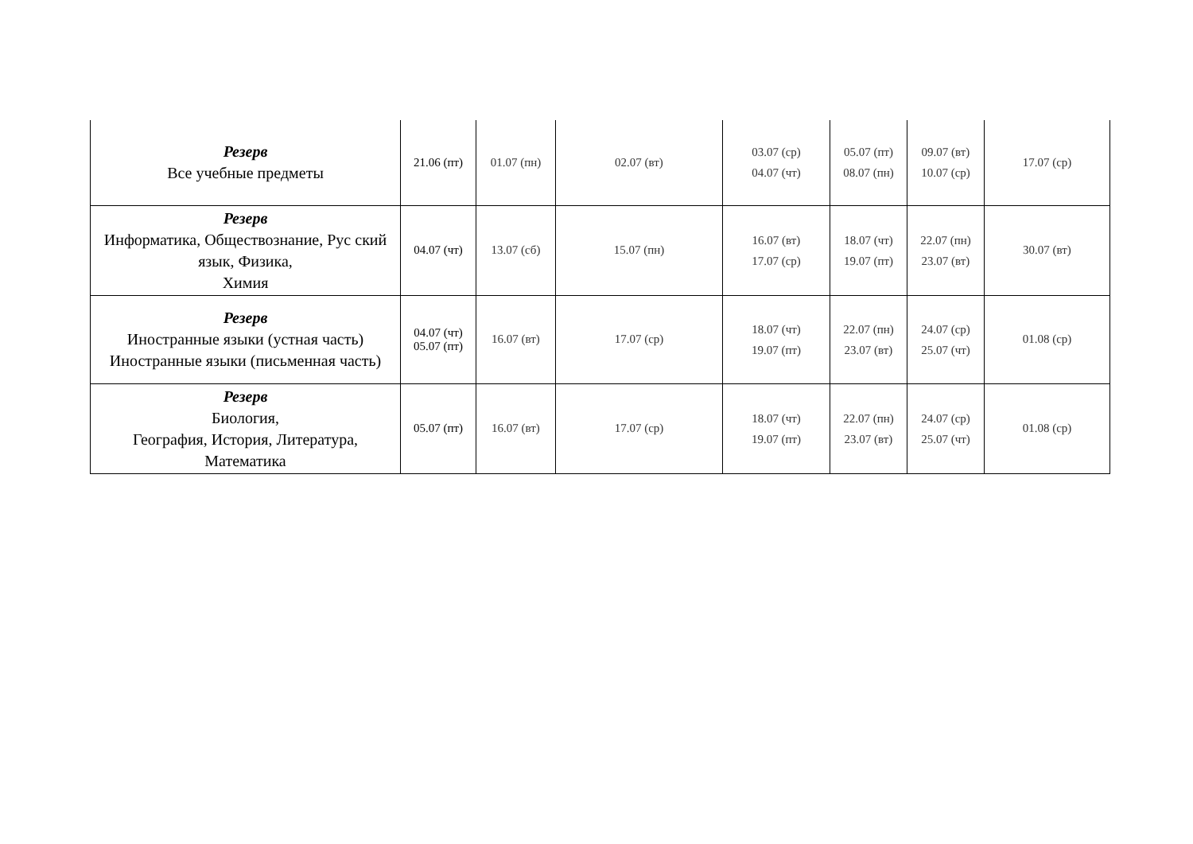| Резерв Все учебные предметы | 21.06 (пт) | 01.07 (пн) | 02.07 (вт) | 03.07 (ср) 04.07 (чт) | 05.07 (пт) 08.07 (пн) | 09.07 (вт) 10.07 (ср) | 17.07 (ср) |
| Резерв Информатика, Обществознание, Рус ский язык, Физика, Химия | 04.07 (чт) | 13.07 (сб) | 15.07 (пн) | 16.07 (вт) 17.07 (ср) | 18.07 (чт) 19.07 (пт) | 22.07 (пн) 23.07 (вт) | 30.07 (вт) |
| Резерв Иностранные языки (устная часть) Иностранные языки (письменная часть) | 04.07 (чт) 05.07 (пт) | 16.07 (вт) | 17.07 (ср) | 18.07 (чт) 19.07 (пт) | 22.07 (пн) 23.07 (вт) | 24.07 (ср) 25.07 (чт) | 01.08 (ср) |
| Резерв Биология, География, История, Литература, Математика | 05.07 (пт) | 16.07 (вт) | 17.07 (ср) | 18.07 (чт) 19.07 (пт) | 22.07 (пн) 23.07 (вт) | 24.07 (ср) 25.07 (чт) | 01.08 (ср) |